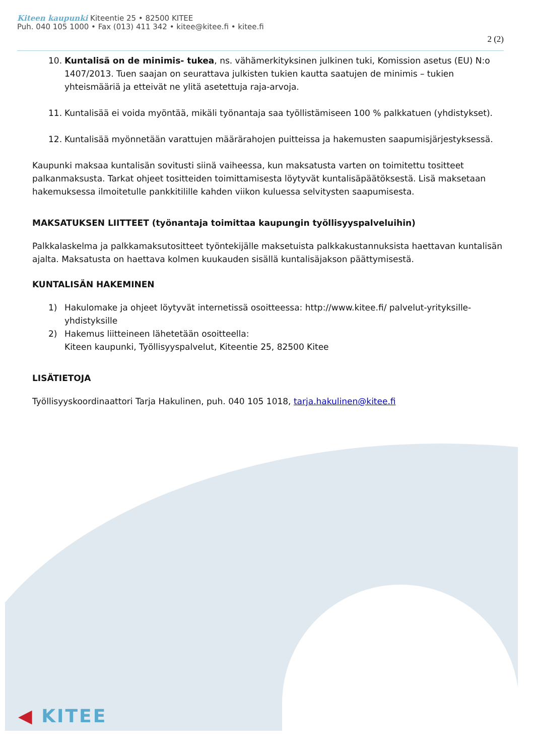Kiteen kaupunki Kiteentie 25 • 82500 KITEE
Puh. 040 105 1000 • Fax (013) 411 342 • kitee@kitee.fi • kitee.fi
2 (2)
10. Kuntalisä on de minimis- tukea, ns. vähämerkityksinen julkinen tuki, Komission asetus (EU) N:o 1407/2013. Tuen saajan on seurattava julkisten tukien kautta saatujen de minimis – tukien yhteismääriä ja etteivät ne ylitä asetettuja raja-arvoja.
11. Kuntalisää ei voida myöntää, mikäli työnantaja saa työllistämiseen 100 % palkkatuen (yhdistykset).
12. Kuntalisää myönnetään varattujen määrärahojen puitteissa ja hakemusten saapumisjärjestyksessä.
Kaupunki maksaa kuntalisän sovitusti siinä vaiheessa, kun maksatusta varten on toimitettu tositteet palkanmaksusta. Tarkat ohjeet tositteiden toimittamisesta löytyvät kuntalisäpäätöksestä. Lisä maksetaan hakemuksessa ilmoitetulle pankkitilille kahden viikon kuluessa selvitysten saapumisesta.
MAKSATUKSEN LIITTEET (työnantaja toimittaa kaupungin työllisyyspalveluihin)
Palkkalaskelma ja palkkamaksutositteet työntekijälle maksetuista palkkakustannuksista haettavan kuntalisän ajalta. Maksatusta on haettava kolmen kuukauden sisällä kuntalisäjakson päättymisestä.
KUNTALISÄN HAKEMINEN
1) Hakulomake ja ohjeet löytyvät internetissä osoitteessa: http://www.kitee.fi/ palvelut-yrityksille-yhdistyksille
2) Hakemus liitteineen lähetetään osoitteella:
Kiteen kaupunki, Työllisyyspalvelut, Kiteentie 25, 82500 Kitee
LISÄTIETOJA
Työllisyyskoordinaattori Tarja Hakulinen, puh. 040 105 1018, tarja.hakulinen@kitee.fi
◀ KITEE